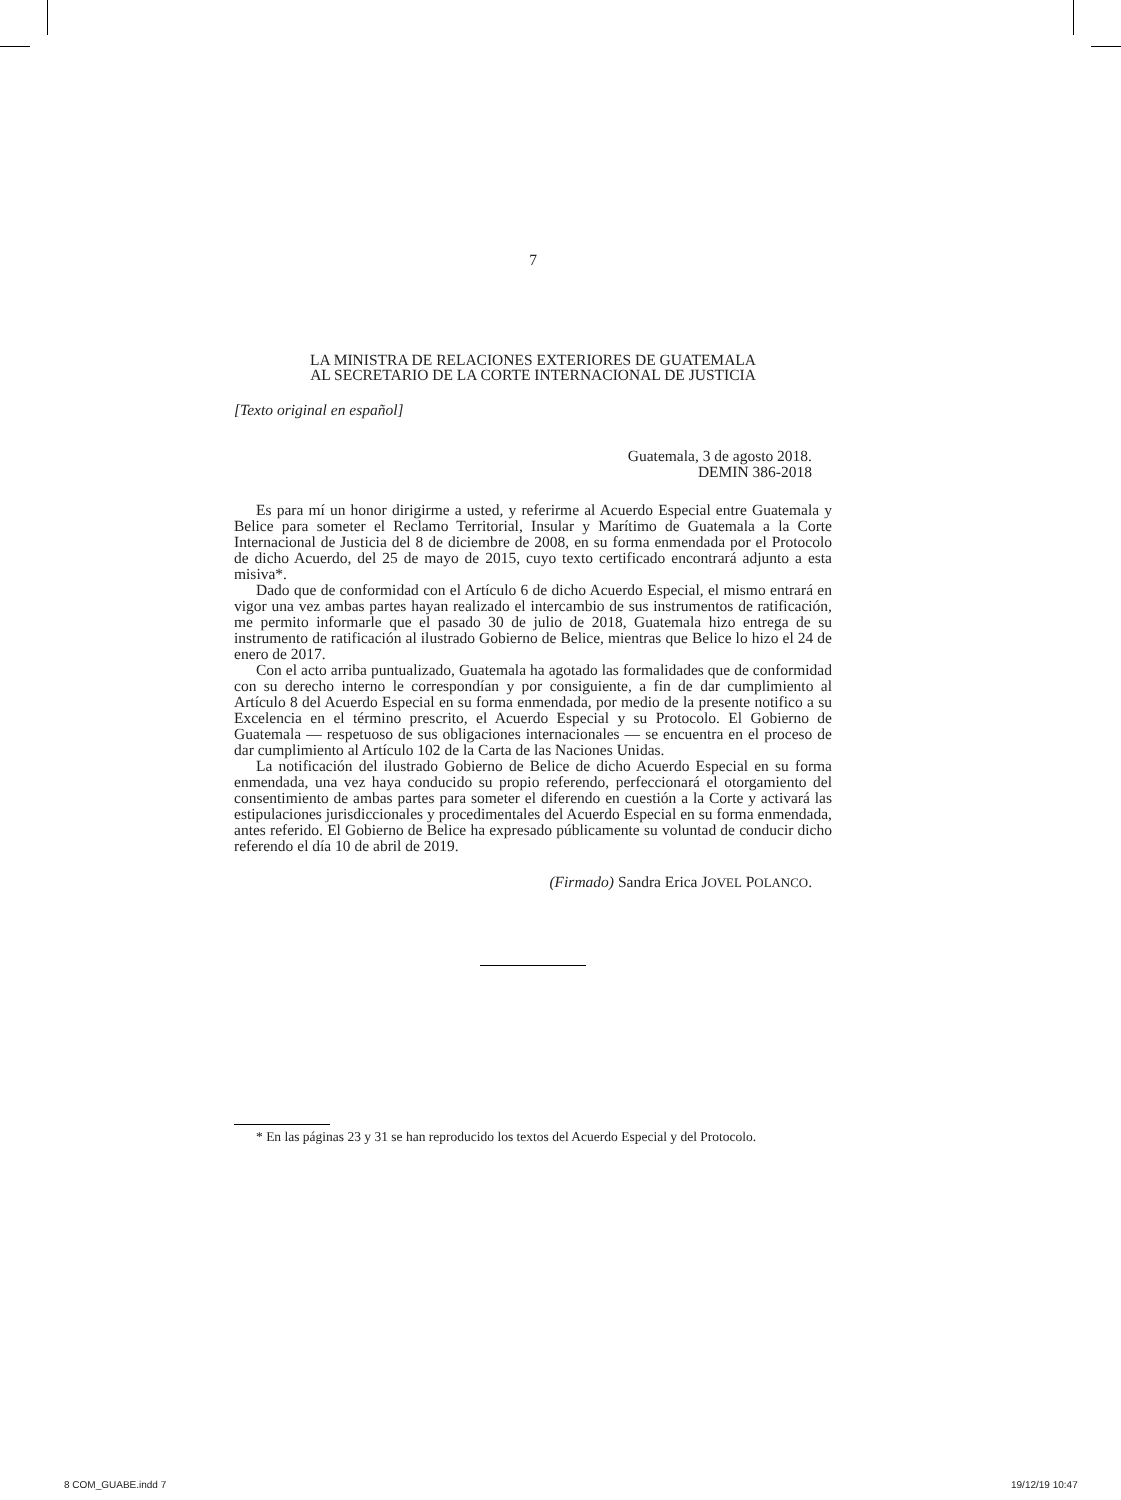7
LA MINISTRA DE RELACIONES EXTERIORES DE GUATEMALA
AL SECRETARIO DE LA CORTE INTERNACIONAL DE JUSTICIA
[Texto original en español]
Guatemala, 3 de agosto 2018.
DEMIN 386-2018
Es para mí un honor dirigirme a usted, y referirme al Acuerdo Especial entre Guatemala y Belice para someter el Reclamo Territorial, Insular y Marítimo de Guatemala a la Corte Internacional de Justicia del 8 de diciembre de 2008, en su forma enmendada por el Protocolo de dicho Acuerdo, del 25 de mayo de 2015, cuyo texto certificado encontrará adjunto a esta misiva*.
Dado que de conformidad con el Artículo 6 de dicho Acuerdo Especial, el mismo entrará en vigor una vez ambas partes hayan realizado el intercambio de sus instrumentos de ratificación, me permito informarle que el pasado 30 de julio de 2018, Guatemala hizo entrega de su instrumento de ratificación al ilustrado Gobierno de Belice, mientras que Belice lo hizo el 24 de enero de 2017.
Con el acto arriba puntualizado, Guatemala ha agotado las formalidades que de conformidad con su derecho interno le correspondían y por consiguiente, a fin de dar cumplimiento al Artículo 8 del Acuerdo Especial en su forma enmendada, por medio de la presente notifico a su Excelencia en el término prescrito, el Acuerdo Especial y su Protocolo. El Gobierno de Guatemala — respetuoso de sus obligaciones internacionales — se encuentra en el proceso de dar cumplimiento al Artículo 102 de la Carta de las Naciones Unidas.
La notificación del ilustrado Gobierno de Belice de dicho Acuerdo Especial en su forma enmendada, una vez haya conducido su propio referendo, perfeccionará el otorgamiento del consentimiento de ambas partes para someter el diferendo en cuestión a la Corte y activará las estipulaciones jurisdiccionales y procedimentales del Acuerdo Especial en su forma enmendada, antes referido. El Gobierno de Belice ha expresado públicamente su voluntad de conducir dicho referendo el día 10 de abril de 2019.
(Firmado) Sandra Erica JOVEL POLANCO.
* En las páginas 23 y 31 se han reproducido los textos del Acuerdo Especial y del Protocolo.
8 COM_GUABE.indd 7 19/12/19 10:47